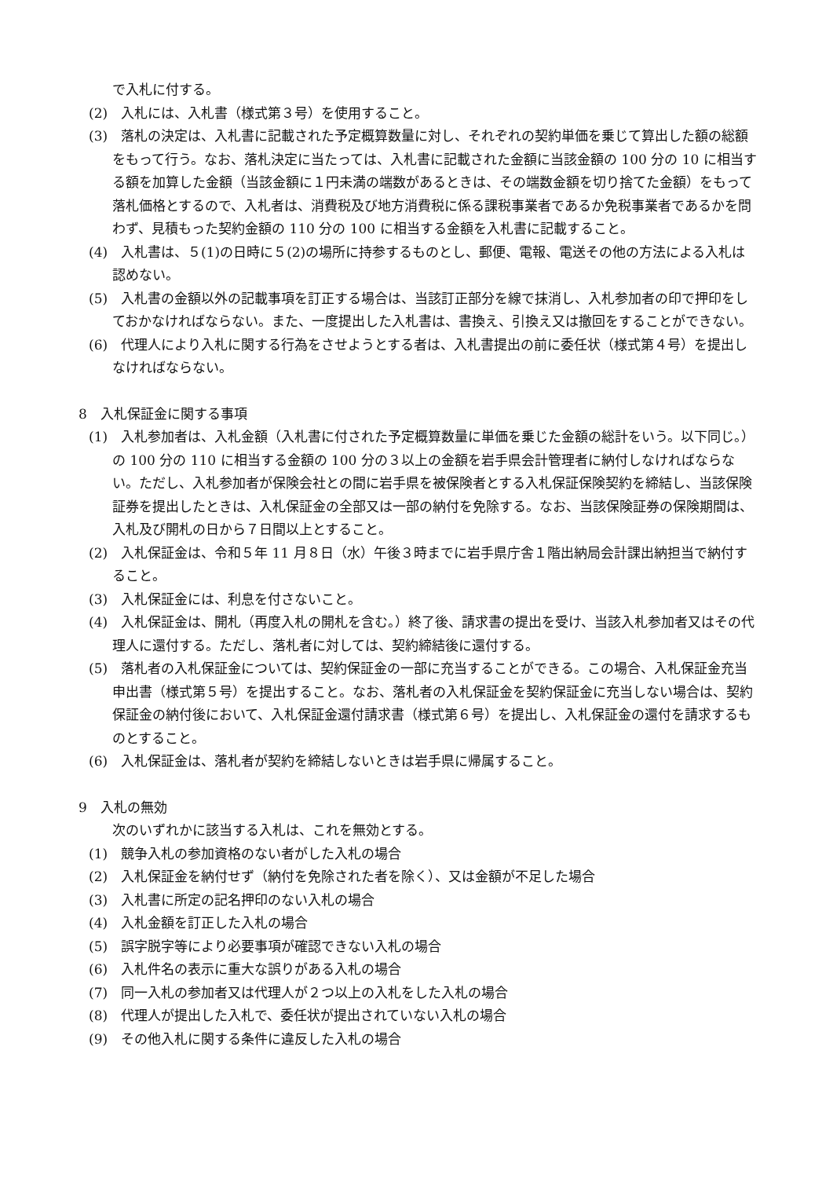で入札に付する。
(2)　入札には、入札書（様式第３号）を使用すること。
(3)　落札の決定は、入札書に記載された予定概算数量に対し、それぞれの契約単価を乗じて算出した額の総額をもって行う。なお、落札決定に当たっては、入札書に記載された金額に当該金額の 100 分の 10 に相当する額を加算した金額（当該金額に１円未満の端数があるときは、その端数金額を切り捨てた金額）をもって落札価格とするので、入札者は、消費税及び地方消費税に係る課税事業者であるか免税事業者であるかを問わず、見積もった契約金額の 110 分の 100 に相当する金額を入札書に記載すること。
(4)　入札書は、５(1)の日時に５(2)の場所に持参するものとし、郵便、電報、電送その他の方法による入札は認めない。
(5)　入札書の金額以外の記載事項を訂正する場合は、当該訂正部分を線で抹消し、入札参加者の印で押印をしておかなければならない。また、一度提出した入札書は、書換え、引換え又は撤回をすることができない。
(6)　代理人により入札に関する行為をさせようとする者は、入札書提出の前に委任状（様式第４号）を提出しなければならない。
8　入札保証金に関する事項
(1)　入札参加者は、入札金額（入札書に付された予定概算数量に単価を乗じた金額の総計をいう。以下同じ。）の 100 分の 110 に相当する金額の 100 分の３以上の金額を岩手県会計管理者に納付しなければならない。ただし、入札参加者が保険会社との間に岩手県を被保険者とする入札保証保険契約を締結し、当該保険証券を提出したときは、入札保証金の全部又は一部の納付を免除する。なお、当該保険証券の保険期間は、入札及び開札の日から７日間以上とすること。
(2)　入札保証金は、令和５年 11 月８日（水）午後３時までに岩手県庁舎１階出納局会計課出納担当で納付すること。
(3)　入札保証金には、利息を付さないこと。
(4)　入札保証金は、開札（再度入札の開札を含む。）終了後、請求書の提出を受け、当該入札参加者又はその代理人に還付する。ただし、落札者に対しては、契約締結後に還付する。
(5)　落札者の入札保証金については、契約保証金の一部に充当することができる。この場合、入札保証金充当申出書（様式第５号）を提出すること。なお、落札者の入札保証金を契約保証金に充当しない場合は、契約保証金の納付後において、入札保証金還付請求書（様式第６号）を提出し、入札保証金の還付を請求するものとすること。
(6)　入札保証金は、落札者が契約を締結しないときは岩手県に帰属すること。
9　入札の無効
次のいずれかに該当する入札は、これを無効とする。
(1)　競争入札の参加資格のない者がした入札の場合
(2)　入札保証金を納付せず（納付を免除された者を除く）、又は金額が不足した場合
(3)　入札書に所定の記名押印のない入札の場合
(4)　入札金額を訂正した入札の場合
(5)　誤字脱字等により必要事項が確認できない入札の場合
(6)　入札件名の表示に重大な誤りがある入札の場合
(7)　同一入札の参加者又は代理人が２つ以上の入札をした入札の場合
(8)　代理人が提出した入札で、委任状が提出されていない入札の場合
(9)　その他入札に関する条件に違反した入札の場合